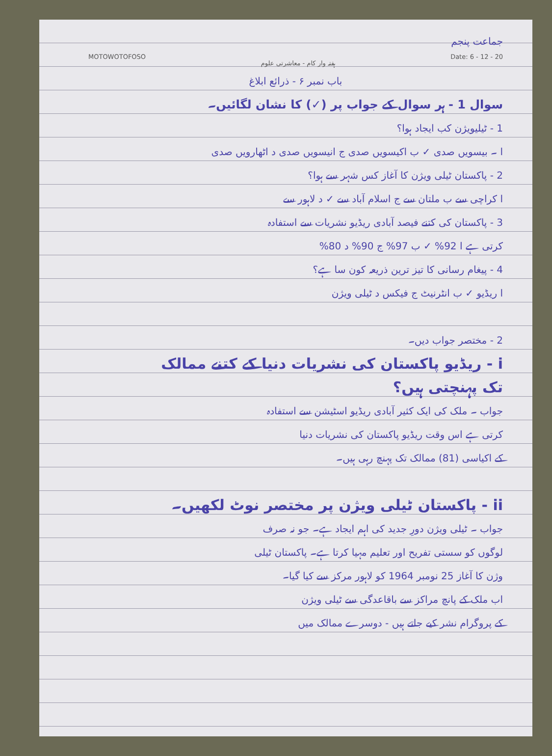جماعت پنجم
MOTOWOTOFOSO ہفتہ وار کام - معاشرتی علوم Date: 6 - 12 - 20
باب نمبر ۶ - ذرائع ابلاغ
سوال 1 - ہر سوال کے جواب پر (✓) کا نشان لگائیں۔
1 - ٹیلیویژن کب ایجاد ہوا؟
ا ۔ بیسویں صدی ✓ ب اکیسویں صدی ج انیسویں صدی د اٹھارویں صدی
2 - پاکستان ٹیلی ویژن کا آغاز کس شہر سے ہوا؟
ا کراچی سے ب ملتان سے ج اسلام آباد سے ✓ د لاہور سے
3 - پاکستان کی کتنے فیصد آبادی ریڈیو نشریات سے استفادہ
کرتی ہے ا 92% ✓ ب 97% ج 90% د 80%
4 - پیغام رسانی کا تیز ترین ذریعہ کون سا ہے؟
ا ریڈیو ✓ ب انٹرنیٹ ج فیکس د ٹیلی ویژن
2 - مختصر جواب دیں۔
i - ریڈیو پاکستان کی نشریات دنیا کے کتنے ممالک
تک پہنچتی ہیں؟
جواب ۔ ملک کی ایک کثیر آبادی ریڈیو اسٹیشن سے استفادہ
کرتی ہے اس وقت ریڈیو پاکستان کی نشریات دنیا
کے اکیاسی (81) ممالک تک پہنچ رہی ہیں۔
ii - پاکستان ٹیلی ویژن پر مختصر نوٹ لکھیں۔
جواب ۔ ٹیلی ویژن دورِ جدید کی اہم ایجاد ہے۔ جو نہ صرف
لوگوں کو سستی تفریح اور تعلیم مہیا کرتا ہے۔ پاکستان ٹیلی
وژن کا آغاز 25 نومبر 1964 کو لاہور مرکز سے کیا گیا۔
اب ملک کے پانچ مراکز سے باقاعدگی سے ٹیلی ویژن
کے پروگرام نشر کیے جاتے ہیں - دوسرے ممالک میں